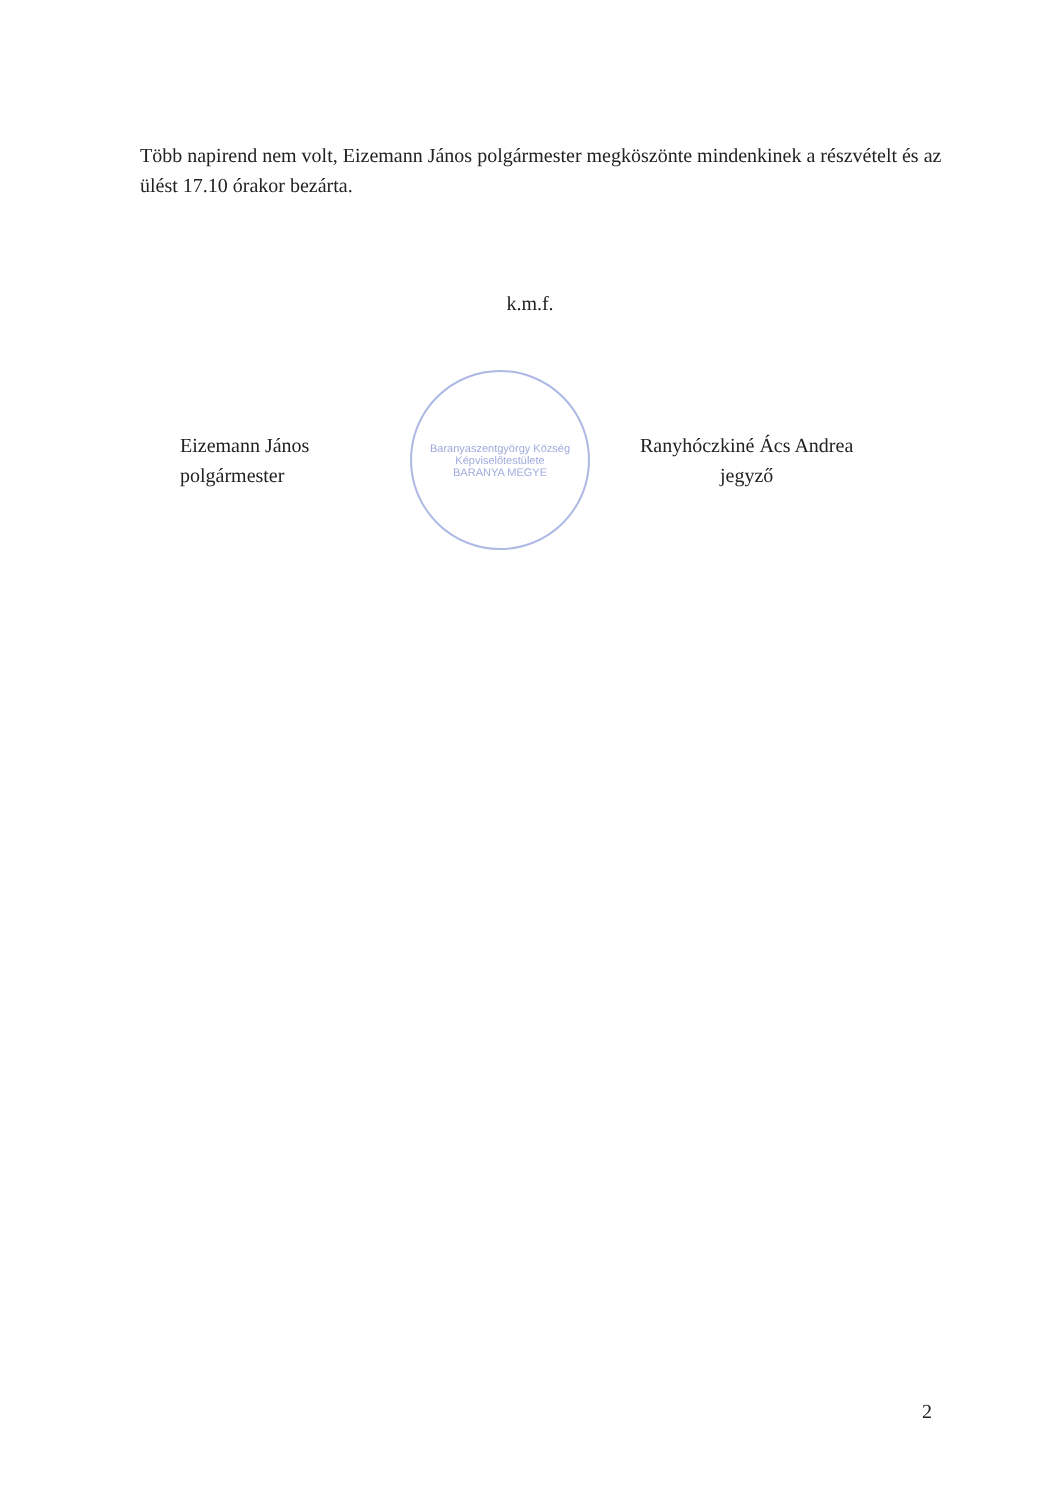Több napirend nem volt, Eizemann János polgármester megköszönte mindenkinek a részvételt és az ülést 17.10 órakor bezárta.
k.m.f.
Eizemann János
polgármester
Baranyaszentgyörgy Község Képviselőtestülete
BARANYA MEGYE
Ranyhóczkiné Ács Andrea
jegyző
2